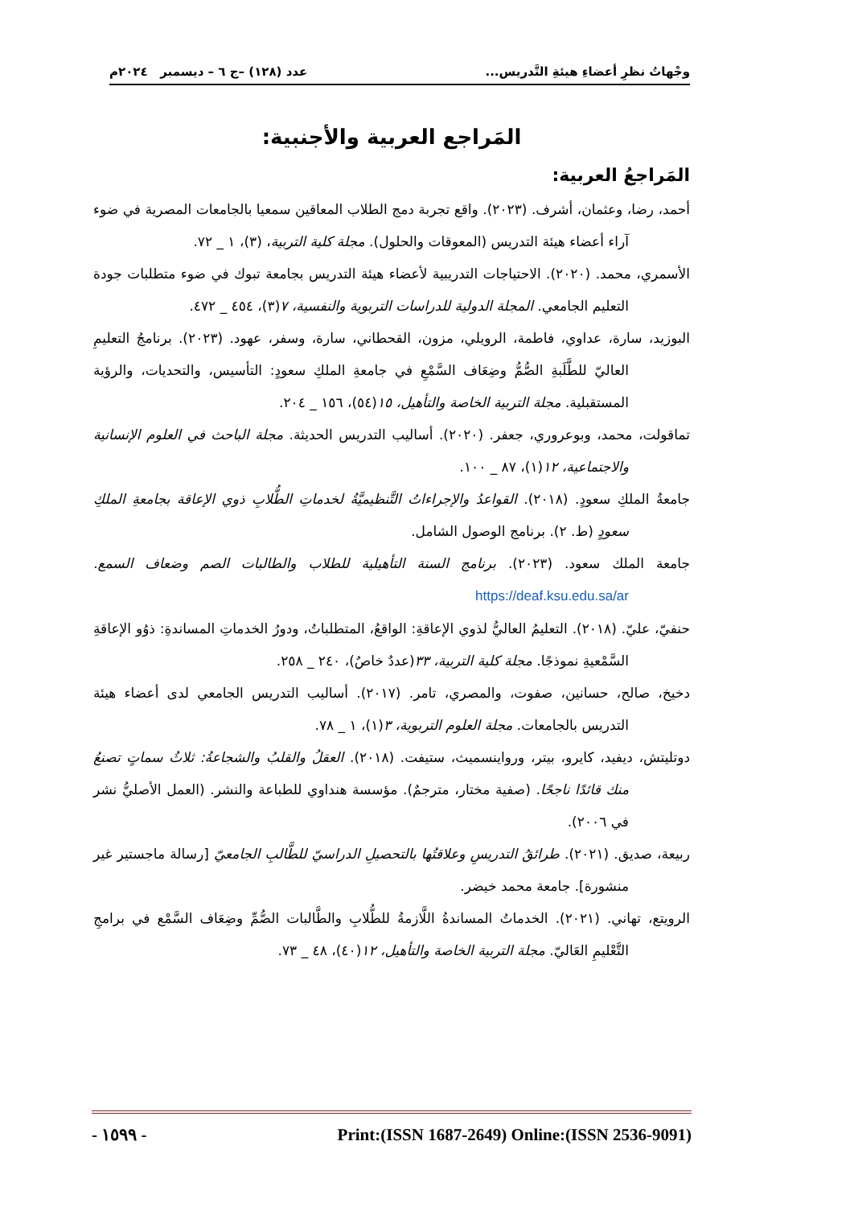وجْهاتُ نظرِ أعضاءِ هيئةِ التَّدريس... عدد (١٢٨) –ج ٦ – ديسمبر ٢٠٢٤م
المَراجع العربية والأجنبية:
المَراجعُ العربية:
أحمد، رضا، وعثمان، أشرف. (٢٠٢٣). واقع تجربة دمج الطلاب المعاقين سمعيا بالجامعات المصرية في ضوء آراء أعضاء هيئة التدريس (المعوقات والحلول). مجلة كلية التربية، (٣)، ١ _ ٧٢.
الأسمري، محمد. (٢٠٢٠). الاحتياجات التدريبية لأعضاء هيئة التدريس بجامعة تبوك في ضوء متطلبات جودة التعليم الجامعي. المجلة الدولية للدراسات التربوية والنفسية، ٧(٣)، ٤٥٤ _ ٤٧٢.
البوزيد، سارة، عداوي، فاطمة، الرويلي، مزون، القحطاني، سارة، وسفر، عهود. (٢٠٢٣). برنامجُ التعليمِ العاليّ للطَّلَبةِ الصُّمُّ وضِعَاف السَّمْعِ في جامعةِ الملكِ سعودٍ: التأسيس، والتحديات، والرؤية المستقبلية. مجلة التربية الخاصة والتأهيل، ١٥(٥٤)، ١٥٦ _ ٢٠٤.
تماقولت، محمد، وبوعروري، جعفر. (٢٠٢٠). أساليب التدريس الحديثة. مجلة الباحث في العلوم الإنسانية والاجتماعية، ١٢(١)، ٨٧ _ ١٠٠.
جامعةُ الملكِ سعودٍ. (٢٠١٨). القواعدُ والإجراءاتُ التَّنظيميَّةُ لخدماتِ الطُّلابِ ذوي الإعاقة بجامعةِ الملكِ سعودٍ (ط. ٢). برنامج الوصول الشامل.
جامعة الملك سعود. (٢٠٢٣). برنامج السنة التأهيلية للطلاب والطالبات الصم وضعاف السمع. https://deaf.ksu.edu.sa/ar
حنفيّ، عليّ. (٢٠١٨). التعليمُ العاليُّ لذوي الإعاقةِ: الواقعُ، المتطلباتُ، ودورُ الخدماتِ المساندةِ: ذوُو الإعاقةِ السَّمْعيةِ نموذجًا. مجلة كلية التربية، ٣٣(عددٌ خاصٌ)، ٢٤٠ _ ٢٥٨.
دخيخ، صالح، حسانين، صفوت، والمصري، تامر. (٢٠١٧). أساليب التدريس الجامعي لدى أعضاء هيئة التدريس بالجامعات. مجلة العلوم التربوية، ٣(١)، ١ _ ٧٨.
دوتليتش، ديفيد، كايرو، بيتر، ورواينسميث، ستيفت. (٢٠١٨). العقلُ والقلبُ والشجاعةُ: ثلاثُ سماتٍ تصنعُ منك قائدًا ناجحًا. (صفية مختار، مترجمٌ). مؤسسة هنداوي للطباعة والنشر. (العمل الأصليُّ نشر في ٢٠٠٦).
ربيعة، صديق. (٢٠٢١). طرائقُ التدريسِ وعلاقتُها بالتحصيلِ الدراسيّ للطَّالبِ الجامعيّ [رسالة ماجستير غير منشورة]. جامعة محمد خيضر.
الرويتع، تهاني. (٢٠٢١). الخدماتُ المساندةُ اللَّازمةُ للطُّلابِ والطَّالبات الصُّمِّ وضِعَاف السَّمْع في برامجِ التَّعْليمِ العَاليّ. مجلة التربية الخاصة والتأهيل، ١٢(٤٠)، ٤٨ _ ٧٣.
- ١٥٩٩ - Print:(ISSN 1687-2649) Online:(ISSN 2536-9091)